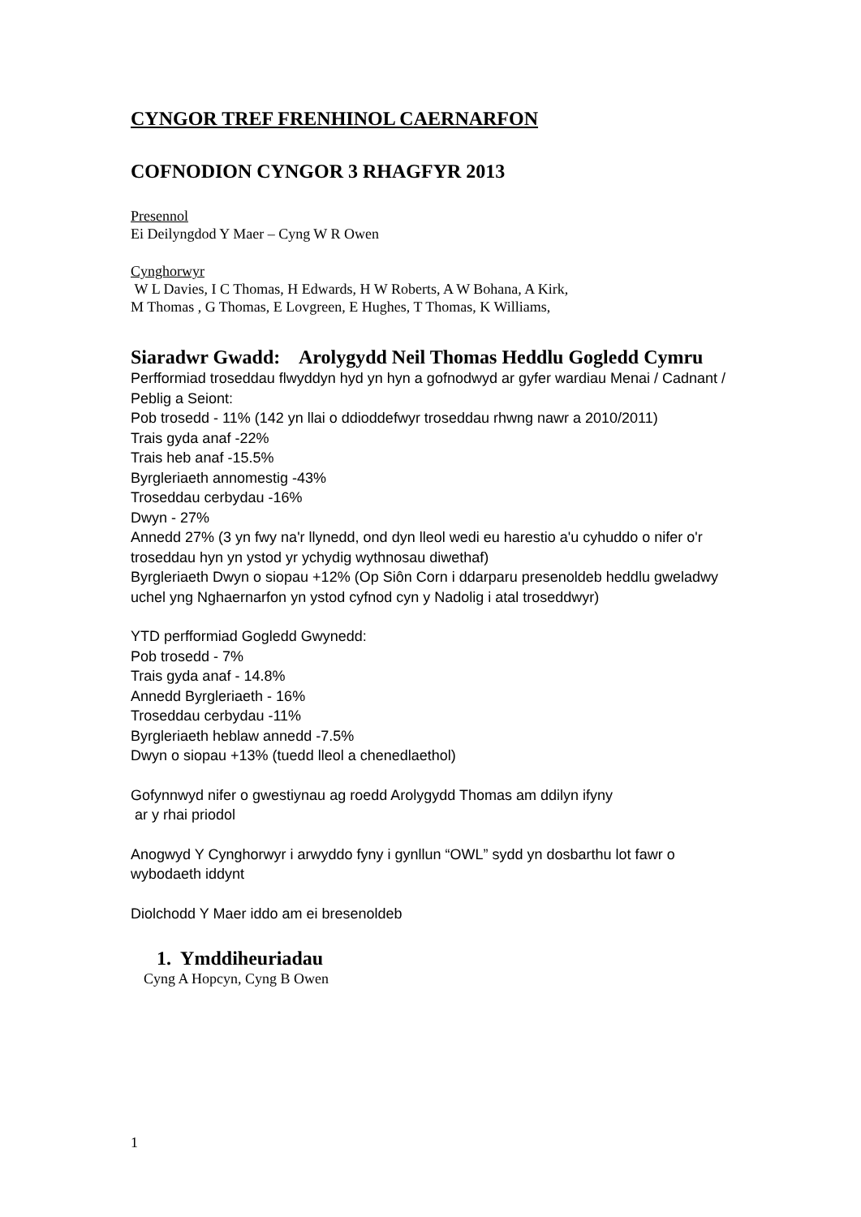CYNGOR TREF FRENHINOL CAERNARFON
COFNODION CYNGOR 3 RHAGFYR 2013
Presennol
Ei Deilyngdod Y Maer – Cyng W R Owen
Cynghorwyr
W L Davies, I C Thomas, H Edwards, H W Roberts, A W Bohana, A Kirk,
M Thomas , G Thomas, E Lovgreen, E Hughes, T Thomas, K Williams,
Siaradwr Gwadd: Arolygydd Neil Thomas Heddlu Gogledd Cymru
Perfformiad troseddau flwyddyn hyd yn hyn a gofnodwyd ar gyfer wardiau Menai / Cadnant / Peblig a Seiont:
Pob trosedd - 11% (142 yn llai o ddioddefwyr troseddau rhwng nawr a 2010/2011)
Trais gyda anaf -22%
Trais heb anaf -15.5%
Byrgleriaeth annomestig -43%
Troseddau cerbydau -16%
Dwyn - 27%
Annedd 27% (3 yn fwy na'r llynedd, ond dyn lleol wedi eu harestio a'u cyhuddo o nifer o'r troseddau hyn yn ystod yr ychydig wythnosau diwethaf)
Byrgleriaeth Dwyn o siopau +12% (Op Siôn Corn i ddarparu presenoldeb heddlu gweladwy uchel yng Nghaernarfon yn ystod cyfnod cyn y Nadolig i atal troseddwyr)
YTD perfformiad Gogledd Gwynedd:
Pob trosedd - 7%
Trais gyda anaf - 14.8%
Annedd Byrgleriaeth - 16%
Troseddau cerbydau -11%
Byrgleriaeth heblaw annedd -7.5%
Dwyn o siopau +13% (tuedd lleol a chenedlaethol)
Gofynnwyd nifer o gwestiynau ag roedd Arolygydd Thomas am ddilyn ifyny
ar y rhai priodol
Anogwyd Y Cynghorwyr i arwyddo fyny i gynllun “OWL” sydd yn dosbarthu lot fawr o wybodaeth iddynt
Diolchodd Y Maer iddo am ei bresenoldeb
1. Ymddiheuriadau
Cyng A Hopcyn, Cyng B Owen
1